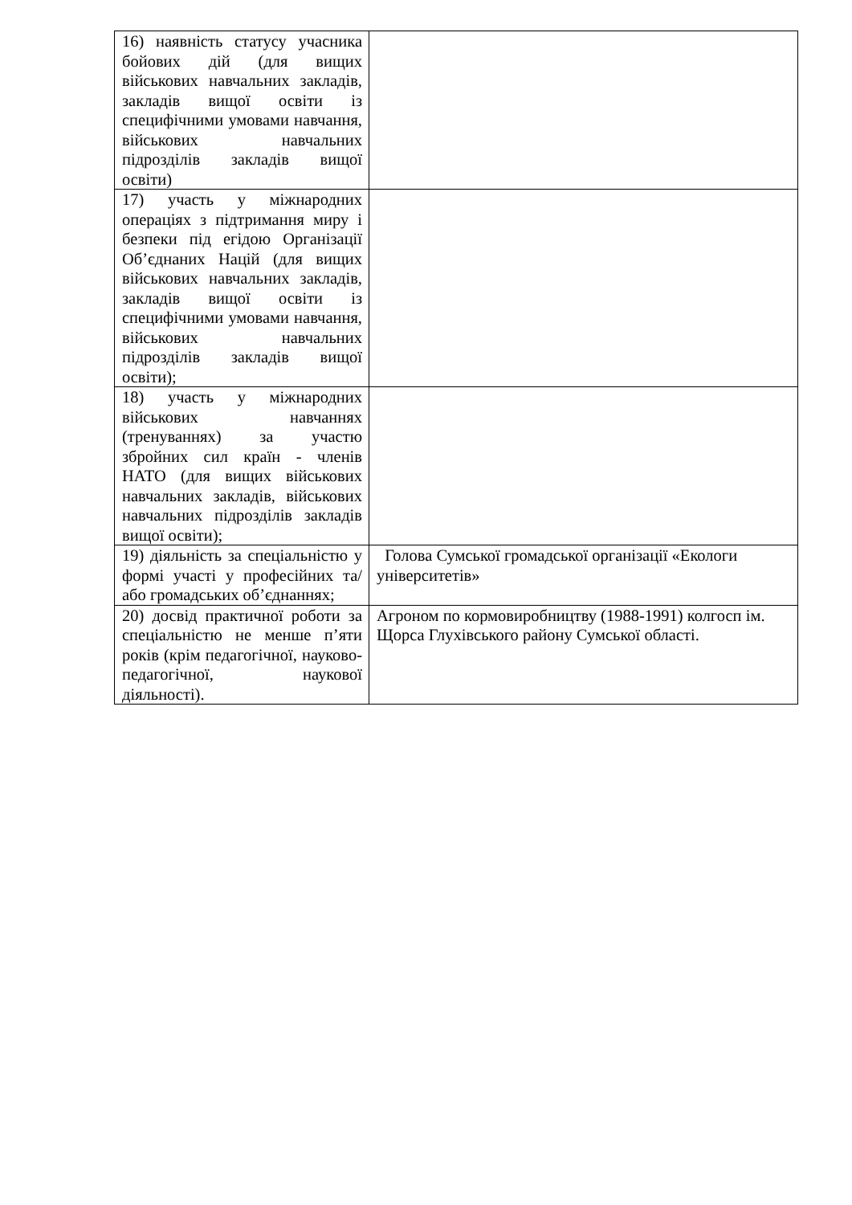| 16) наявність статусу учасника бойових дій (для вищих військових навчальних закладів, закладів вищої освіти із специфічними умовами навчання, військових навчальних підрозділів закладів вищої освіти) | |
| 17) участь у міжнародних операціях з підтримання миру і безпеки під егідою Організації Об’єднаних Націй (для вищих військових навчальних закладів, закладів вищої освіти із специфічними умовами навчання, військових навчальних підрозділів закладів вищої освіти); | |
| 18) участь у міжнародних військових навчаннях (тренуваннях) за участю збройних сил країн - членів НАТО (для вищих військових навчальних закладів, військових навчальних підрозділів закладів вищої освіти); | |
| 19) діяльність за спеціальністю у формі участі у професійних та/або громадських об’єднаннях; | Голова Сумської громадської організації «Екологи університетів» |
| 20) досвід практичної роботи за спеціальністю не менше п’яти років (крім педагогічної, науково-педагогічної, наукової діяльності). | Агроном по кормовиробництву (1988-1991) колгосп ім. Щорса Глухівського району Сумської області. |